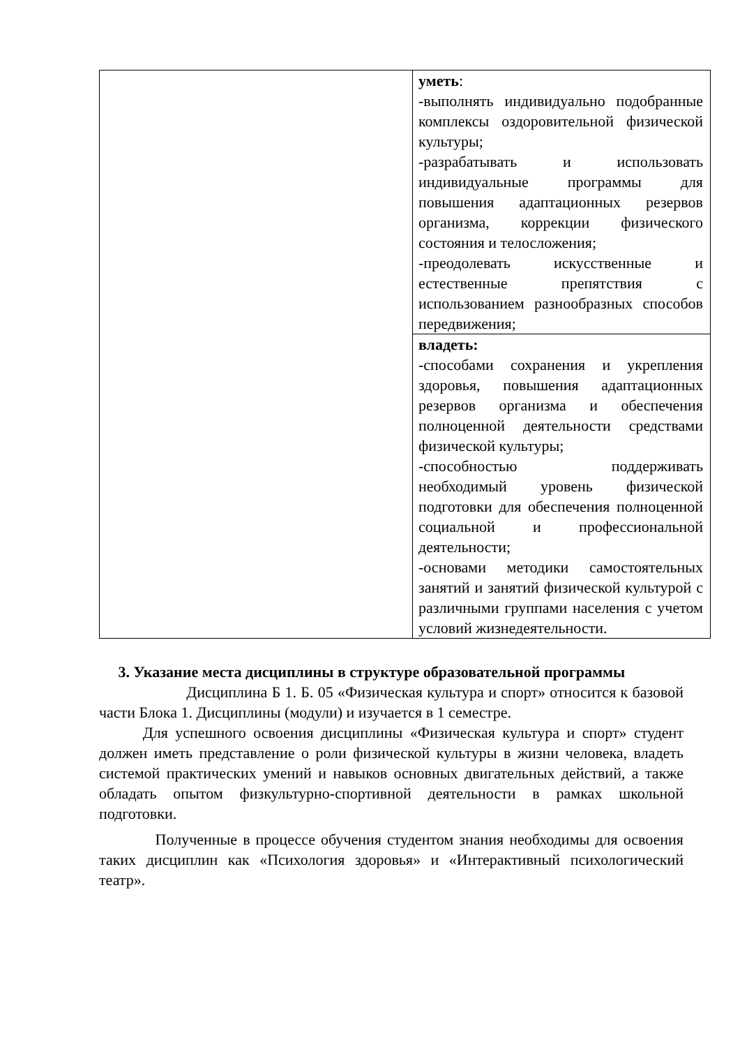| | уметь : -выполнять индивидуально подобранные комплексы оздоровительной физической культуры; -разрабатывать и использовать индивидуальные программы для повышения адаптационных резервов организма, коррекции физического состояния и телосложения; -преодолевать искусственные и естественные препятствия с использованием разнообразных способов передвижения; |
| | владеть: -способами сохранения и укрепления здоровья, повышения адаптационных резервов организма и обеспечения полноценной деятельности средствами физической культуры; -способностью поддерживать необходимый уровень физической подготовки для обеспечения полноценной социальной и профессиональной деятельности; -основами методики самостоятельных занятий и занятий физической культурой с различными группами населения с учетом условий жизнедеятельности. |
3. Указание места дисциплины в структуре образовательной программы
Дисциплина Б 1. Б. 05 «Физическая культура и спорт» относится к базовой части Блока 1. Дисциплины (модули) и изучается в 1 семестре.
Для успешного освоения дисциплины «Физическая культура и спорт» студент должен иметь представление о роли физической культуры в жизни человека, владеть системой практических умений и навыков основных двигательных действий, а также обладать опытом физкультурно-спортивной деятельности в рамках школьной подготовки.
Полученные в процессе обучения студентом знания необходимы для освоения таких дисциплин как «Психология здоровья» и «Интерактивный психологический театр».